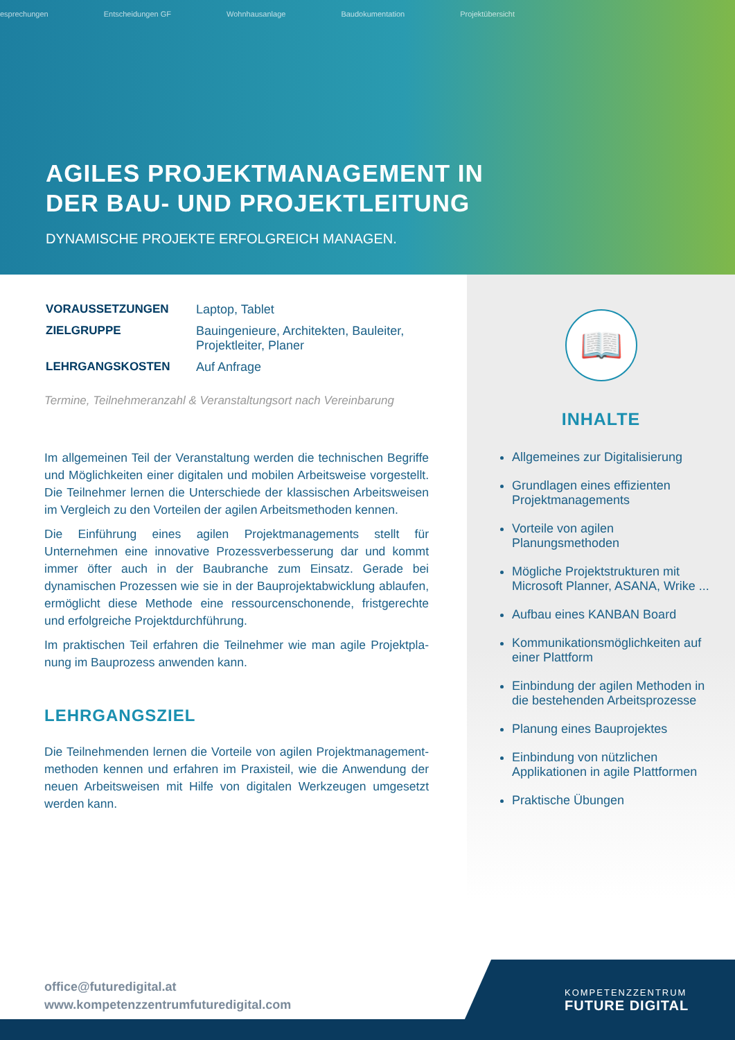esprechungen Entscheidungen GF Wohnhausanlage Baudokumentation Projektübersicht
AGILES PROJEKTMANAGEMENT IN
DER BAU- UND PROJEKTLEITUNG
DYNAMISCHE PROJEKTE ERFOLGREICH MANAGEN.
| VORAUSSETZUNGEN | Laptop, Tablet |
| ZIELGRUPPE | Bauingenieure, Architekten, Bauleiter, Projektleiter, Planer |
| LEHRGANGSKOSTEN | Auf Anfrage |
Termine, Teilnehmeranzahl & Veranstaltungsort nach Vereinbarung
Im allgemeinen Teil der Veranstaltung werden die technischen Begriffe und Möglichkeiten einer digitalen und mobilen Arbeitsweise vorgestellt. Die Teilnehmer lernen die Unterschiede der klassischen Arbeitsweisen im Vergleich zu den Vorteilen der agilen Arbeitsmethoden kennen.
Die Einführung eines agilen Projektmanagements stellt für Unternehmen eine innovative Prozessverbesserung dar und kommt immer öfter auch in der Baubranche zum Einsatz. Gerade bei dynamischen Prozessen wie sie in der Bauprojektabwicklung ablaufen, ermöglicht diese Methode eine ressourcenschonende, fristgerechte und erfolgreiche Projektdurch­führung.
Im praktischen Teil erfahren die Teilnehmer wie man agile Projektpla­nung im Bauprozess anwenden kann.
LEHRGANGSZIEL
Die Teilnehmenden lernen die Vorteile von agilen Projektmanagement­methoden kennen und erfahren im Praxisteil, wie die Anwendung der neuen Arbeitsweisen mit Hilfe von digitalen Werkzeugen umgesetzt wer­den kann.
📖
INHALTE
Allgemeines zur Digitalisierung
Grundlagen eines effizienten Projektmanagements
Vorteile von agilen Planungsmethoden
Mögliche Projektstrukturen mit Microsoft Planner, ASANA, Wrike ...
Aufbau eines KANBAN Board
Kommunikationsmöglichkeiten auf einer Plattform
Einbindung der agilen Methoden in die bestehenden Arbeitsprozesse
Planung eines Bauprojektes
Einbindung von nützlichen Applikationen in agile Plattformen
Praktische Übungen
office@futuredigital.at
www.kompetenzzentrumfuturedigital.com
KOMPETENZZENTRUM
FUTURE DIGITAL